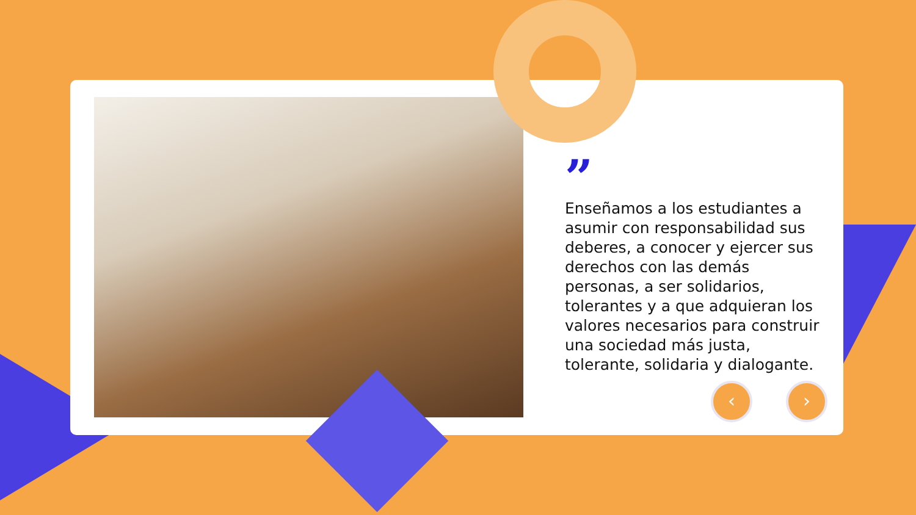”
Enseñamos a los estudiantes a asumir con responsabilidad sus deberes, a conocer y ejercer sus derechos con las demás personas, a ser solidarios, tolerantes y a que adquieran los valores necesarios para construir una sociedad más justa, tolerante, solidaria y dialogante.
‹ ›